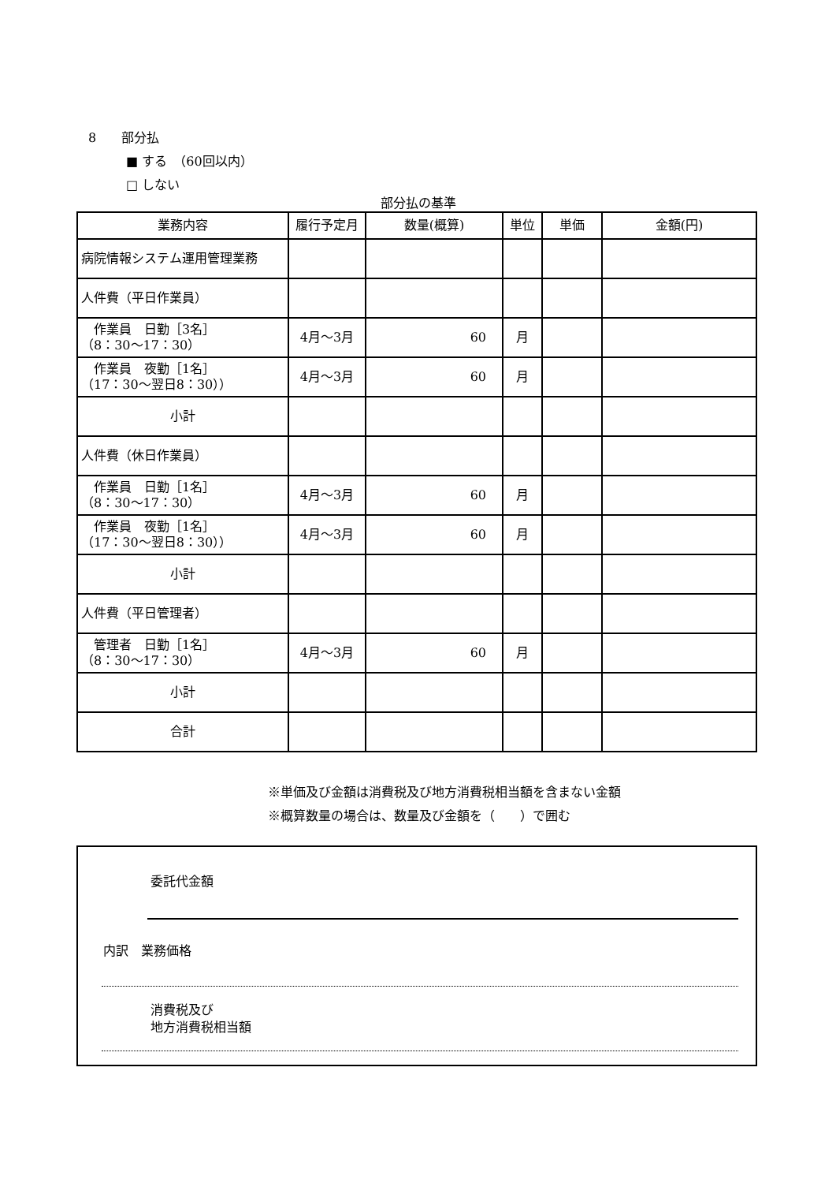8　　部分払
　　　■ する　（60回以内）
　　　□ しない
部分払の基準
| 業務内容 | 履行予定月 | 数量(概算) | 単位 | 単価 | 金額(円) |
| --- | --- | --- | --- | --- | --- |
| 病院情報システム運用管理業務 | | | | | |
| 人件費（平日作業員） | | | | | |
| 作業員 日勤［3名］ （8：30～17：30） | 4月～3月 | 60 | 月 | | |
| 作業員 夜勤［1名］ （17：30～翌日8：30）） | 4月～3月 | 60 | 月 | | |
| 小計 | | | | | |
| 人件費（休日作業員） | | | | | |
| 作業員 日勤［1名］ （8：30～17：30） | 4月～3月 | 60 | 月 | | |
| 作業員 夜勤［1名］ （17：30～翌日8：30）） | 4月～3月 | 60 | 月 | | |
| 小計 | | | | | |
| 人件費（平日管理者） | | | | | |
| 管理者 日勤［1名］ （8：30～17：30） | 4月～3月 | 60 | 月 | | |
| 小計 | | | | | |
| 合計 | | | | | |
※単価及び金額は消費税及び地方消費税相当額を含まない金額
※概算数量の場合は、数量及び金額を（　　）で囲む
委託代金額
内訳　業務価格
消費税及び
地方消費税相当額